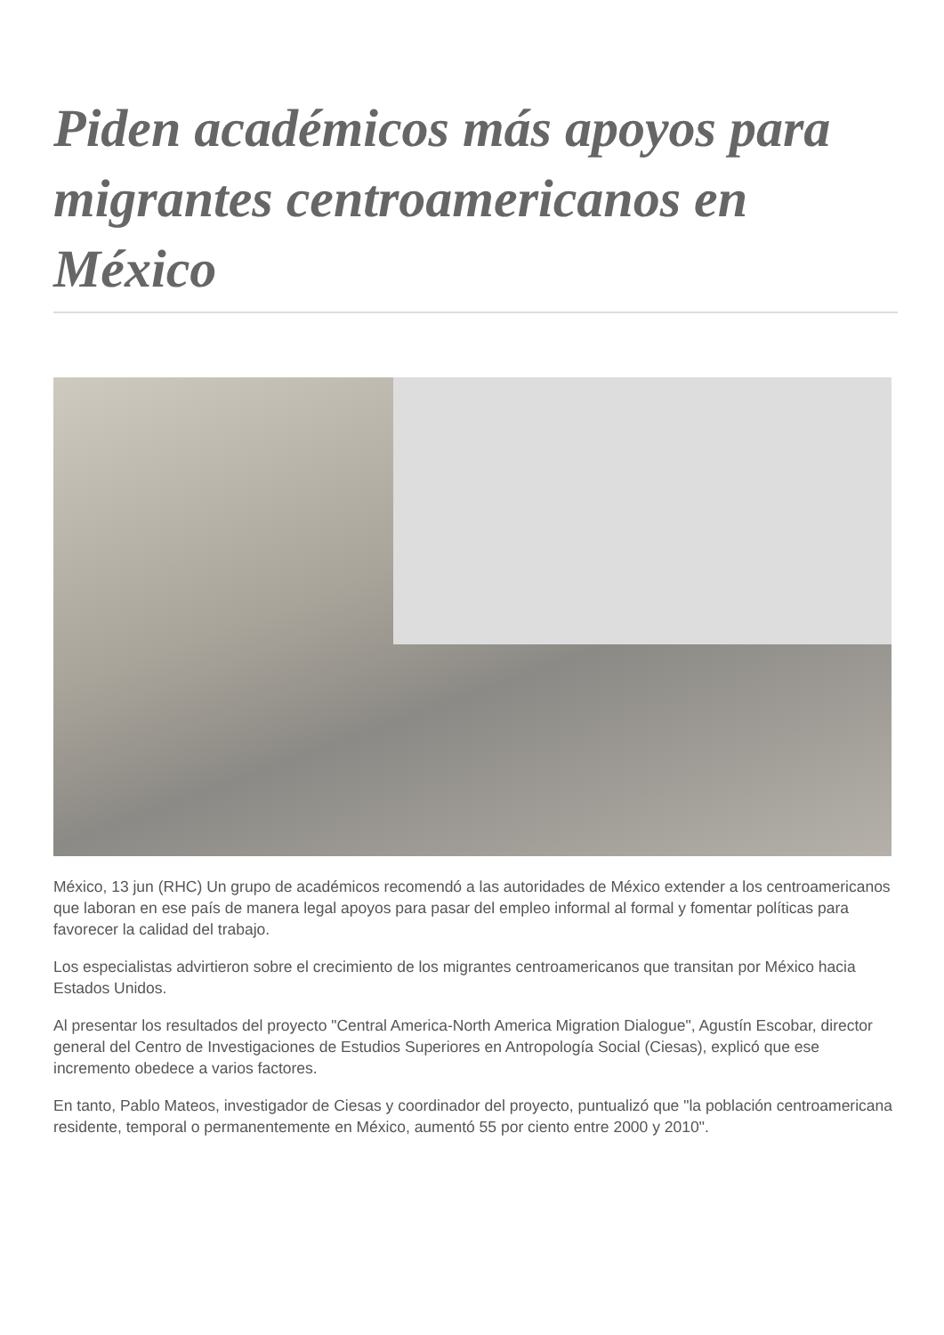Piden académicos más apoyos para migrantes centroamericanos en México
México, 13 jun (RHC) Un grupo de académicos recomendó a las autoridades de México extender a los centroamericanos que laboran en ese país de manera legal apoyos para pasar del empleo informal al formal y fomentar políticas para favorecer la calidad del trabajo.
Los especialistas advirtieron sobre el crecimiento de los migrantes centroamericanos que transitan por México hacia Estados Unidos.
Al presentar los resultados del proyecto "Central America-North America Migration Dialogue", Agustín Escobar, director general del Centro de Investigaciones de Estudios Superiores en Antropología Social (Ciesas), explicó que ese incremento obedece a varios factores.
En tanto, Pablo Mateos, investigador de Ciesas y coordinador del proyecto, puntualizó que "la población centroamericana residente, temporal o permanentemente en México, aumentó 55 por ciento entre 2000 y 2010".